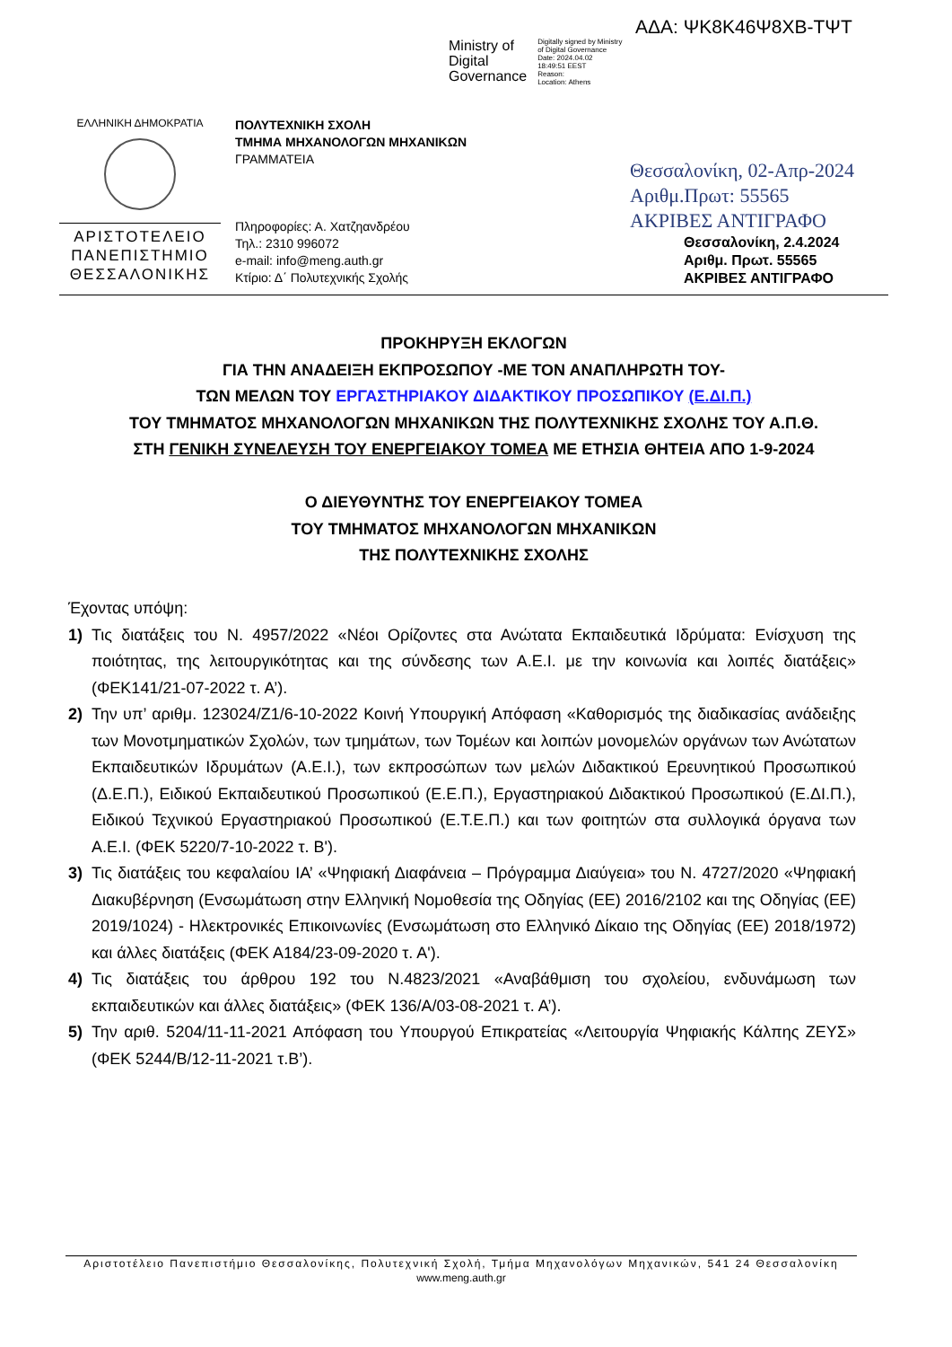ΑΔΑ: ΨΚ8Κ46Ψ8ΧΒ-ΤΨΤ
Ministry of
Digital
Governance
Digitally signed by Ministry
of Digital Governance
Date: 2024.04.02
18:49:51 EEST
Reason:
Location: Athens
ΕΛΛΗΝΙΚΗ ΔΗΜΟΚΡΑΤΙΑ
ΑΡΙΣΤΟΤΕΛΕΙΟ
ΠΑΝΕΠΙΣΤΗΜΙΟ
ΘΕΣΣΑΛΟΝΙΚΗΣ
ΠΟΛΥΤΕΧΝΙΚΗ ΣΧΟΛΗ
ΤΜΗΜΑ ΜΗΧΑΝΟΛΟΓΩΝ ΜΗΧΑΝΙΚΩΝ
ΓΡΑΜΜΑΤΕΙΑ
Πληροφορίες: Α. Χατζηανδρέου
Τηλ.: 2310 996072
e-mail: info@meng.auth.gr
Κτίριο: Δ΄ Πολυτεχνικής Σχολής
Θεσσαλονίκη, 02-Απρ-2024
Αριθμ.Πρωτ: 55565
ΑΚΡΙΒΕΣ ΑΝΤΙΓΡΑΦΟ
Θεσσαλονίκη, 2.4.2024
Αριθμ. Πρωτ. 55565
ΑΚΡΙΒΕΣ ΑΝΤΙΓΡΑΦΟ
ΠΡΟΚΗΡΥΞΗ ΕΚΛΟΓΩΝ
ΓΙΑ ΤΗΝ ΑΝΑΔΕΙΞΗ ΕΚΠΡΟΣΩΠΟΥ -ΜΕ ΤΟΝ ΑΝΑΠΛΗΡΩΤΗ ΤΟΥ-
ΤΩΝ ΜΕΛΩΝ ΤΟΥ ΕΡΓΑΣΤΗΡΙΑΚΟΥ ΔΙΔΑΚΤΙΚΟΥ ΠΡΟΣΩΠΙΚΟΥ (Ε.ΔΙ.Π.)
ΤΟΥ ΤΜΗΜΑΤΟΣ ΜΗΧΑΝΟΛΟΓΩΝ ΜΗΧΑΝΙΚΩΝ ΤΗΣ ΠΟΛΥΤΕΧΝΙΚΗΣ ΣΧΟΛΗΣ ΤΟΥ Α.Π.Θ.
ΣΤΗ ΓΕΝΙΚΗ ΣΥΝΕΛΕΥΣΗ ΤΟΥ ΕΝΕΡΓΕΙΑΚΟΥ ΤΟΜΕΑ ΜΕ ΕΤΗΣΙΑ ΘΗΤΕΙΑ ΑΠΟ 1-9-2024
Ο ΔΙΕΥΘΥΝΤΗΣ ΤΟΥ ΕΝΕΡΓΕΙΑΚΟΥ ΤΟΜΕΑ
ΤΟΥ ΤΜΗΜΑΤΟΣ ΜΗΧΑΝΟΛΟΓΩΝ ΜΗΧΑΝΙΚΩΝ
ΤΗΣ ΠΟΛΥΤΕΧΝΙΚΗΣ ΣΧΟΛΗΣ
Έχοντας υπόψη:
1) Τις διατάξεις του Ν. 4957/2022 «Νέοι Ορίζοντες στα Ανώτατα Εκπαιδευτικά Ιδρύματα: Ενίσχυση της ποιότητας, της λειτουργικότητας και της σύνδεσης των Α.Ε.Ι. με την κοινωνία και λοιπές διατάξεις» (ΦΕΚ141/21-07-2022 τ. Α’).
2) Την υπ’ αριθμ. 123024/Ζ1/6-10-2022 Κοινή Υπουργική Απόφαση «Καθορισμός της διαδικασίας ανάδειξης των Μονοτμηματικών Σχολών, των τμημάτων, των Τομέων και λοιπών μονομελών οργάνων των Ανώτατων Εκπαιδευτικών Ιδρυμάτων (Α.Ε.Ι.), των εκπροσώπων των μελών Διδακτικού Ερευνητικού Προσωπικού (Δ.Ε.Π.), Ειδικού Εκπαιδευτικού Προσωπικού (Ε.Ε.Π.), Εργαστηριακού Διδακτικού Προσωπικού (Ε.ΔΙ.Π.), Ειδικού Τεχνικού Εργαστηριακού Προσωπικού (Ε.Τ.Ε.Π.) και των φοιτητών στα συλλογικά όργανα των Α.Ε.Ι. (ΦΕΚ 5220/7-10-2022 τ. Β').
3) Τις διατάξεις του κεφαλαίου ΙΑ’ «Ψηφιακή Διαφάνεια – Πρόγραμμα Διαύγεια» του Ν. 4727/2020 «Ψηφιακή Διακυβέρνηση (Ενσωμάτωση στην Ελληνική Νομοθεσία της Οδηγίας (ΕΕ) 2016/2102 και της Οδηγίας (ΕΕ) 2019/1024) - Ηλεκτρονικές Επικοινωνίες (Ενσωμάτωση στο Ελληνικό Δίκαιο της Οδηγίας (ΕΕ) 2018/1972) και άλλες διατάξεις (ΦΕΚ Α184/23-09-2020 τ. Α').
4) Τις διατάξεις του άρθρου 192 του Ν.4823/2021 «Αναβάθμιση του σχολείου, ενδυνάμωση των εκπαιδευτικών και άλλες διατάξεις» (ΦΕΚ 136/Α/03-08-2021 τ. Α’).
5) Την αριθ. 5204/11-11-2021 Απόφαση του Υπουργού Επικρατείας «Λειτουργία Ψηφιακής Κάλπης ΖΕΥΣ» (ΦΕΚ 5244/Β/12-11-2021 τ.Β’).
Αριστοτέλειο Πανεπιστήμιο Θεσσαλονίκης, Πολυτεχνική Σχολή, Τμήμα Μηχανολόγων Μηχανικών, 541 24 Θεσσαλονίκη
www.meng.auth.gr